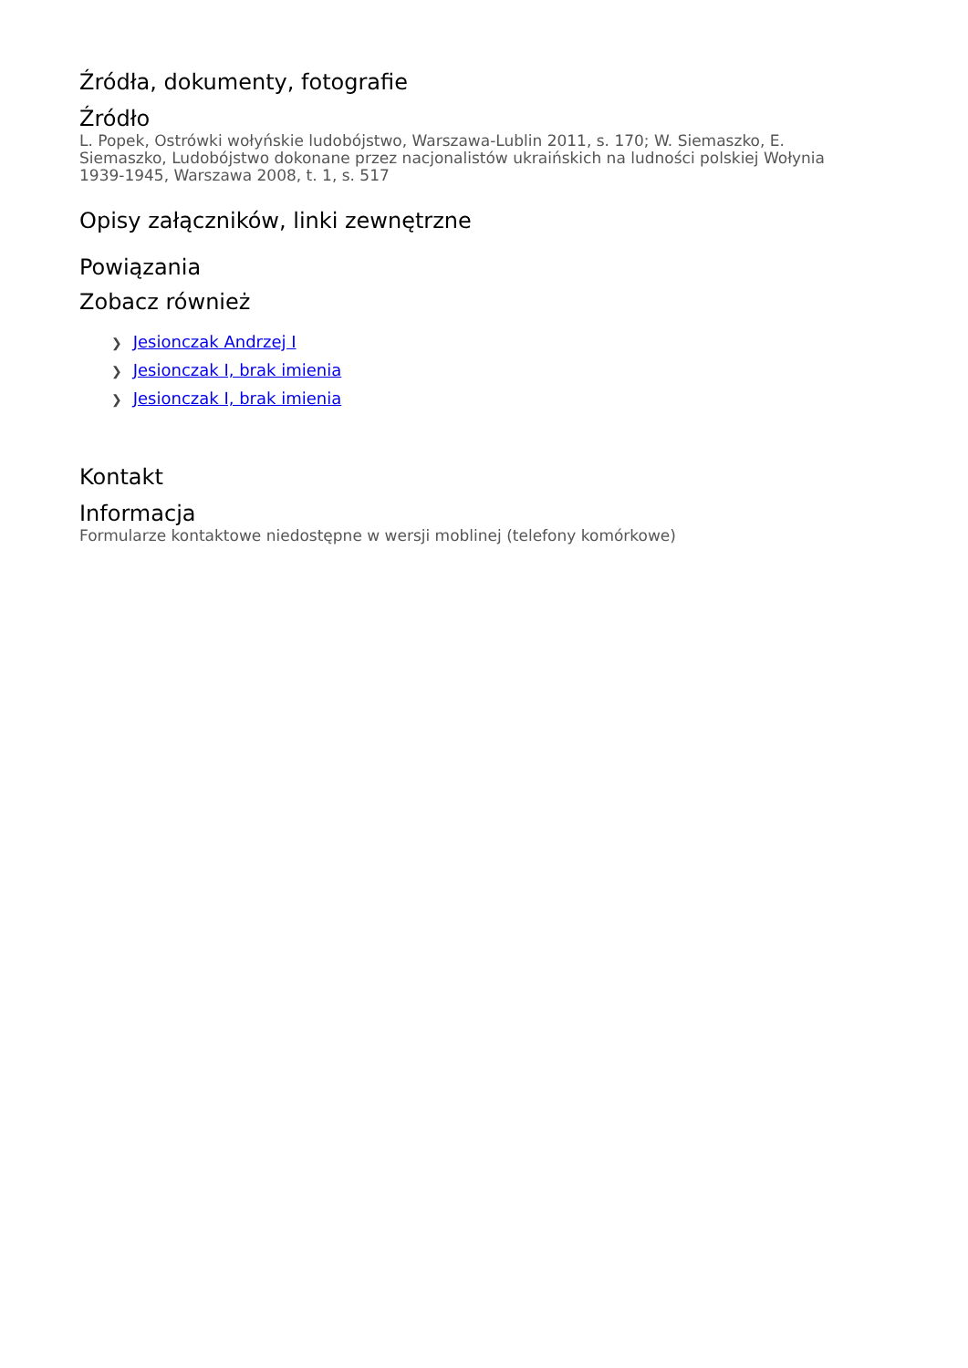Źródła, dokumenty, fotografie
Źródło
L. Popek, Ostrówki wołyńskie ludobójstwo, Warszawa-Lublin 2011, s. 170; W. Siemaszko, E. Siemaszko, Ludobójstwo dokonane przez nacjonalistów ukraińskich na ludności polskiej Wołynia 1939-1945, Warszawa 2008, t. 1, s. 517
Opisy załączników, linki zewnętrzne
Powiązania
Zobacz również
❯ Jesionczak Andrzej I
❯ Jesionczak I, brak imienia
❯ Jesionczak I, brak imienia
Kontakt
Informacja
Formularze kontaktowe niedostępne w wersji moblinej (telefony komórkowe)